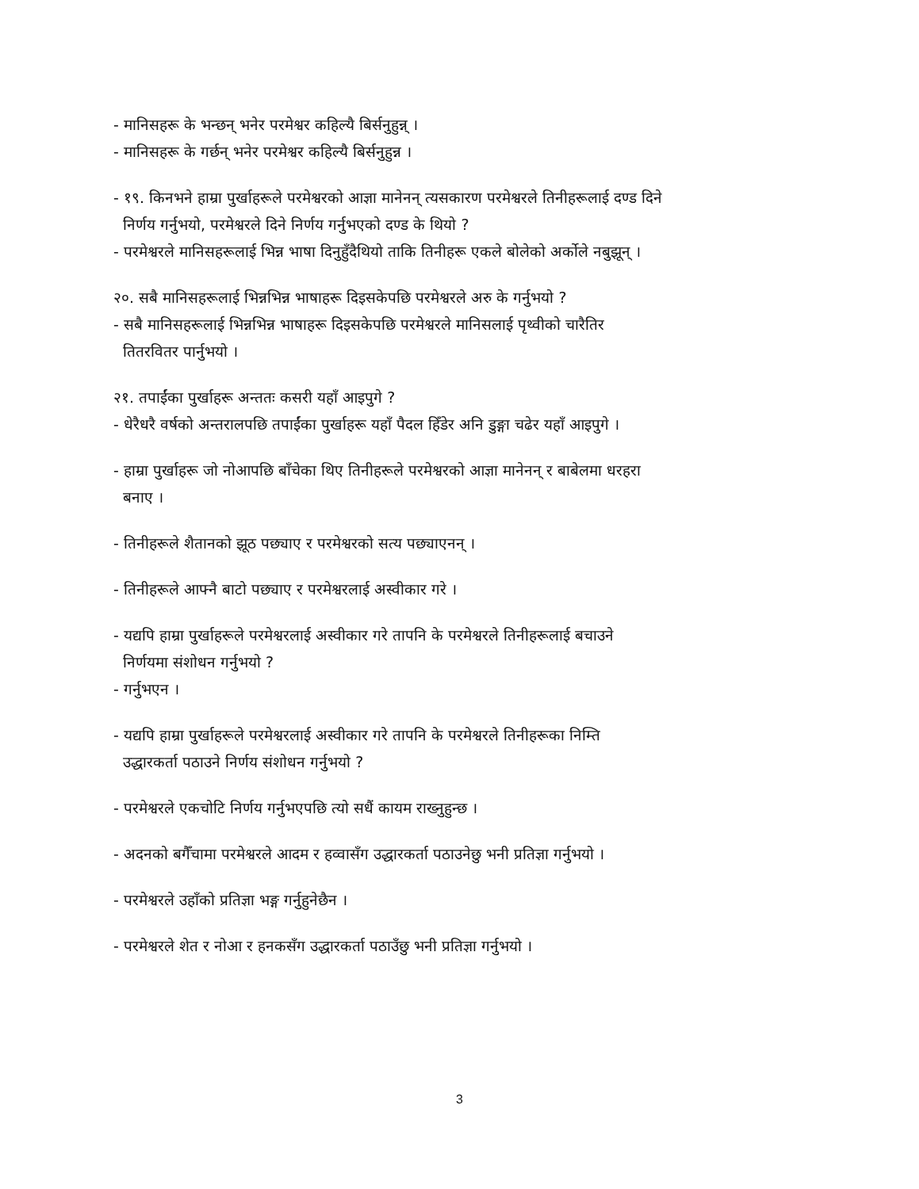- मानिसहरू के भन्छन् भनेर परमेश्वर कहिल्यै बिर्सनुहुन्न् ।
- मानिसहरू के गर्छन् भनेर परमेश्वर कहिल्यै बिर्सनुहुन्न ।
- १९. किनभने हाम्रा पुर्खाहरूले परमेश्वरको आज्ञा मानेनन् त्यसकारण परमेश्वरले तिनीहरूलाई दण्ड दिने
निर्णय गर्नुभयो, परमेश्वरले दिने निर्णय गर्नुभएको दण्ड के थियो ?
- परमेश्वरले मानिसहरूलाई भिन्न भाषा दिनुहुँदैथियो ताकि तिनीहरू एकले बोलेको अर्कोले नबुझून् ।
२०. सबै मानिसहरूलाई भिन्नभिन्न भाषाहरू दिइसकेपछि परमेश्वरले अरु के गर्नुभयो ?
- सबै मानिसहरूलाई भिन्नभिन्न भाषाहरू दिइसकेपछि परमेश्वरले मानिसलाई पृथ्वीको चारैतिर
तितरवितर पार्नुभयो ।
२१. तपाईंका पुर्खाहरू अन्ततः कसरी यहाँ आइपुगे ?
- धेरैधरै वर्षको अन्तरालपछि तपाईंका पुर्खाहरू यहाँ पैदल हिँडेर अनि डुङ्गा चढेर यहाँ आइपुगे ।
- हाम्रा पुर्खाहरू जो नोआपछि बाँचेका थिए तिनीहरूले परमेश्वरको आज्ञा मानेनन् र बाबेलमा धरहरा
बनाए ।
- तिनीहरूले शैतानको झूठ पछ्याए र परमेश्वरको सत्य पछ्याएनन् ।
- तिनीहरूले आफ्नै बाटो पछ्याए र परमेश्वरलाई अस्वीकार गरे ।
- यद्यपि हाम्रा पुर्खाहरूले परमेश्वरलाई अस्वीकार गरे तापनि के परमेश्वरले तिनीहरूलाई बचाउने
निर्णयमा संशोधन गर्नुभयो ?
- गर्नुभएन ।
- यद्यपि हाम्रा पुर्खाहरूले परमेश्वरलाई अस्वीकार गरे तापनि के परमेश्वरले तिनीहरूका निम्ति
उद्धारकर्ता पठाउने निर्णय संशोधन गर्नुभयो ?
- परमेश्वरले एकचोटि निर्णय गर्नुभएपछि त्यो सधैं कायम राख्नुहुन्छ ।
- अदनको बगैँचामा परमेश्वरले आदम र हव्वासँग उद्धारकर्ता पठाउनेछु भनी प्रतिज्ञा गर्नुभयो ।
- परमेश्वरले उहाँको प्रतिज्ञा भङ्ग गर्नुहुनेछैन ।
- परमेश्वरले शेत र नोआ र हनकसँग उद्धारकर्ता पठाउँछु भनी प्रतिज्ञा गर्नुभयो ।
3